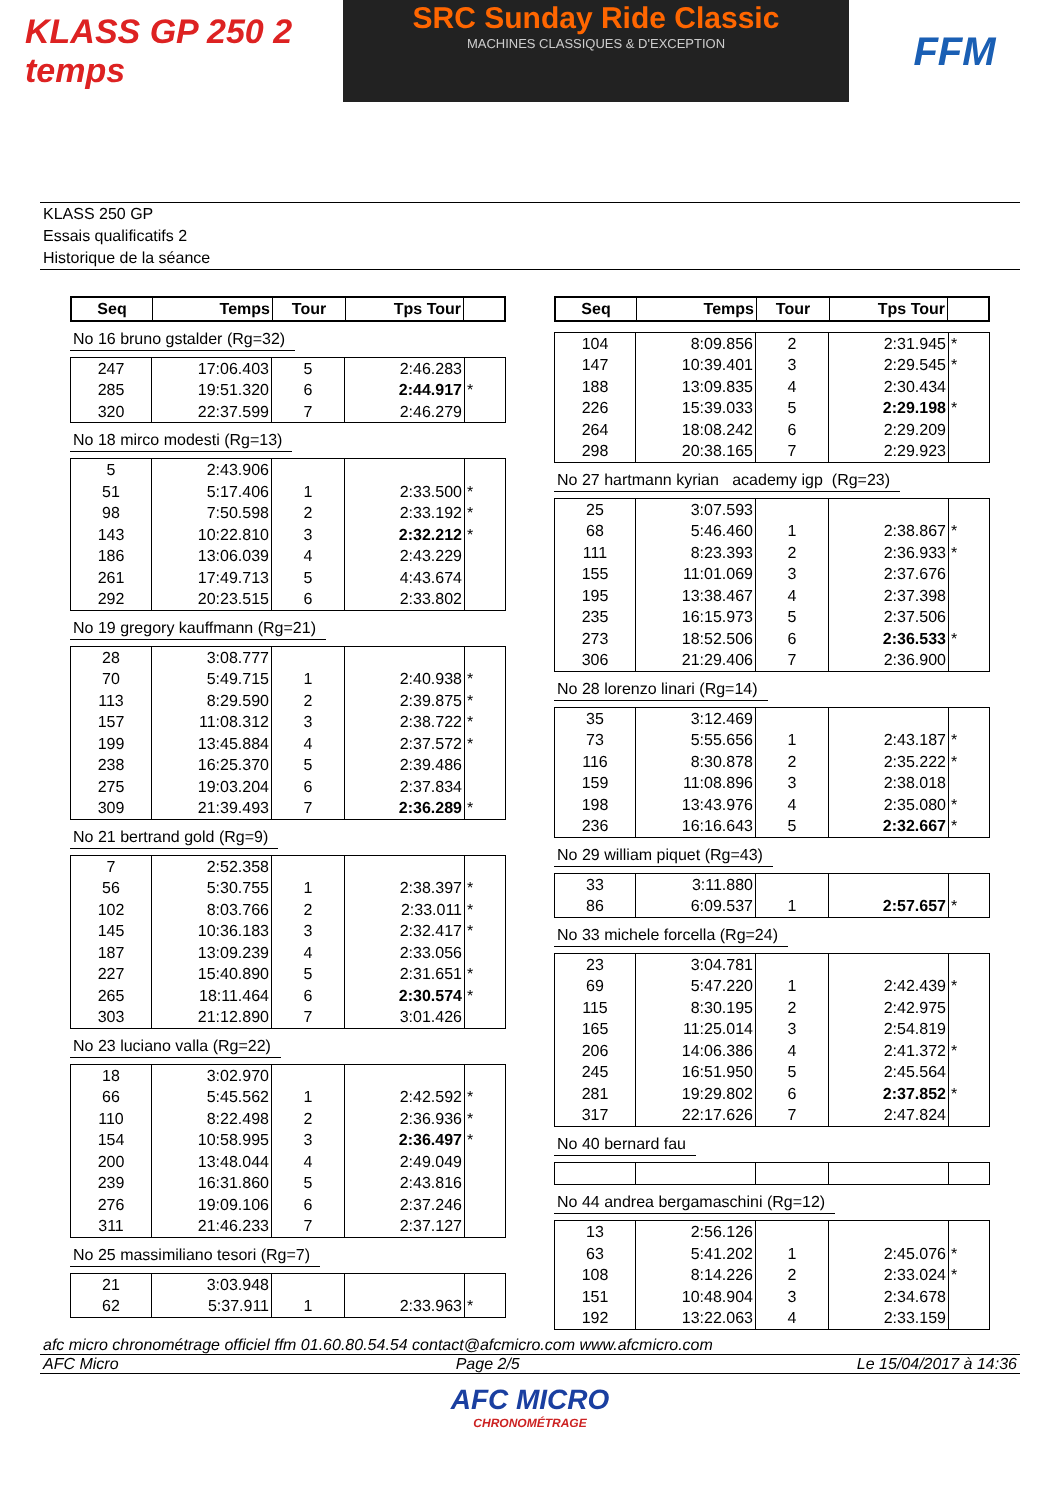KLASS GP 250 2 temps
SRC Sunday Ride Classic
MACHINES CLASSIQUES & D'EXCEPTION
FFM
KLASS 250 GP
Essais qualificatifs 2
Historique de la séance
| Seq | Temps | Tour | Tps Tour | |
| --- | --- | --- | --- | --- |
No 16 bruno gstalder (Rg=32)
| 247 | 17:06.403 | 5 | 2:46.283 | |
| 285 | 19:51.320 | 6 | 2:44.917 | * |
| 320 | 22:37.599 | 7 | 2:46.279 | |
No 18 mirco modesti (Rg=13)
| 5 | 2:43.906 | | | |
| 51 | 5:17.406 | 1 | 2:33.500 | * |
| 98 | 7:50.598 | 2 | 2:33.192 | * |
| 143 | 10:22.810 | 3 | 2:32.212 | * |
| 186 | 13:06.039 | 4 | 2:43.229 | |
| 261 | 17:49.713 | 5 | 4:43.674 | |
| 292 | 20:23.515 | 6 | 2:33.802 | |
No 19 gregory kauffmann (Rg=21)
| 28 | 3:08.777 | | | |
| 70 | 5:49.715 | 1 | 2:40.938 | * |
| 113 | 8:29.590 | 2 | 2:39.875 | * |
| 157 | 11:08.312 | 3 | 2:38.722 | * |
| 199 | 13:45.884 | 4 | 2:37.572 | * |
| 238 | 16:25.370 | 5 | 2:39.486 | |
| 275 | 19:03.204 | 6 | 2:37.834 | |
| 309 | 21:39.493 | 7 | 2:36.289 | * |
No 21 bertrand gold (Rg=9)
| 7 | 2:52.358 | | | |
| 56 | 5:30.755 | 1 | 2:38.397 | * |
| 102 | 8:03.766 | 2 | 2:33.011 | * |
| 145 | 10:36.183 | 3 | 2:32.417 | * |
| 187 | 13:09.239 | 4 | 2:33.056 | |
| 227 | 15:40.890 | 5 | 2:31.651 | * |
| 265 | 18:11.464 | 6 | 2:30.574 | * |
| 303 | 21:12.890 | 7 | 3:01.426 | |
No 23 luciano valla (Rg=22)
| 18 | 3:02.970 | | | |
| 66 | 5:45.562 | 1 | 2:42.592 | * |
| 110 | 8:22.498 | 2 | 2:36.936 | * |
| 154 | 10:58.995 | 3 | 2:36.497 | * |
| 200 | 13:48.044 | 4 | 2:49.049 | |
| 239 | 16:31.860 | 5 | 2:43.816 | |
| 276 | 19:09.106 | 6 | 2:37.246 | |
| 311 | 21:46.233 | 7 | 2:37.127 | |
No 25 massimiliano tesori (Rg=7)
| 21 | 3:03.948 | | | |
| 62 | 5:37.911 | 1 | 2:33.963 | * |
| Seq | Temps | Tour | Tps Tour | |
| --- | --- | --- | --- | --- |
| 104 | 8:09.856 | 2 | 2:31.945 | * |
| 147 | 10:39.401 | 3 | 2:29.545 | * |
| 188 | 13:09.835 | 4 | 2:30.434 | |
| 226 | 15:39.033 | 5 | 2:29.198 | * |
| 264 | 18:08.242 | 6 | 2:29.209 | |
| 298 | 20:38.165 | 7 | 2:29.923 | |
No 27 hartmann kyrian academy igp (Rg=23)
| 25 | 3:07.593 | | | |
| 68 | 5:46.460 | 1 | 2:38.867 | * |
| 111 | 8:23.393 | 2 | 2:36.933 | * |
| 155 | 11:01.069 | 3 | 2:37.676 | |
| 195 | 13:38.467 | 4 | 2:37.398 | |
| 235 | 16:15.973 | 5 | 2:37.506 | |
| 273 | 18:52.506 | 6 | 2:36.533 | * |
| 306 | 21:29.406 | 7 | 2:36.900 | |
No 28 lorenzo linari (Rg=14)
| 35 | 3:12.469 | | | |
| 73 | 5:55.656 | 1 | 2:43.187 | * |
| 116 | 8:30.878 | 2 | 2:35.222 | * |
| 159 | 11:08.896 | 3 | 2:38.018 | |
| 198 | 13:43.976 | 4 | 2:35.080 | * |
| 236 | 16:16.643 | 5 | 2:32.667 | * |
No 29 william piquet (Rg=43)
| 33 | 3:11.880 | | | |
| 86 | 6:09.537 | 1 | 2:57.657 | * |
No 33 michele forcella (Rg=24)
| 23 | 3:04.781 | | | |
| 69 | 5:47.220 | 1 | 2:42.439 | * |
| 115 | 8:30.195 | 2 | 2:42.975 | |
| 165 | 11:25.014 | 3 | 2:54.819 | |
| 206 | 14:06.386 | 4 | 2:41.372 | * |
| 245 | 16:51.950 | 5 | 2:45.564 | |
| 281 | 19:29.802 | 6 | 2:37.852 | * |
| 317 | 22:17.626 | 7 | 2:47.824 | |
No 40 bernard fau
No 44 andrea bergamaschini (Rg=12)
| 13 | 2:56.126 | | | |
| 63 | 5:41.202 | 1 | 2:45.076 | * |
| 108 | 8:14.226 | 2 | 2:33.024 | * |
| 151 | 10:48.904 | 3 | 2:34.678 | |
| 192 | 13:22.063 | 4 | 2:33.159 | |
afc micro chronométrage officiel ffm 01.60.80.54.54 contact@afcmicro.com www.afcmicro.com
AFC Micro Page 2/5 Le 15/04/2017 à 14:36
AFC MICRO
CHRONOMÉTRAGE